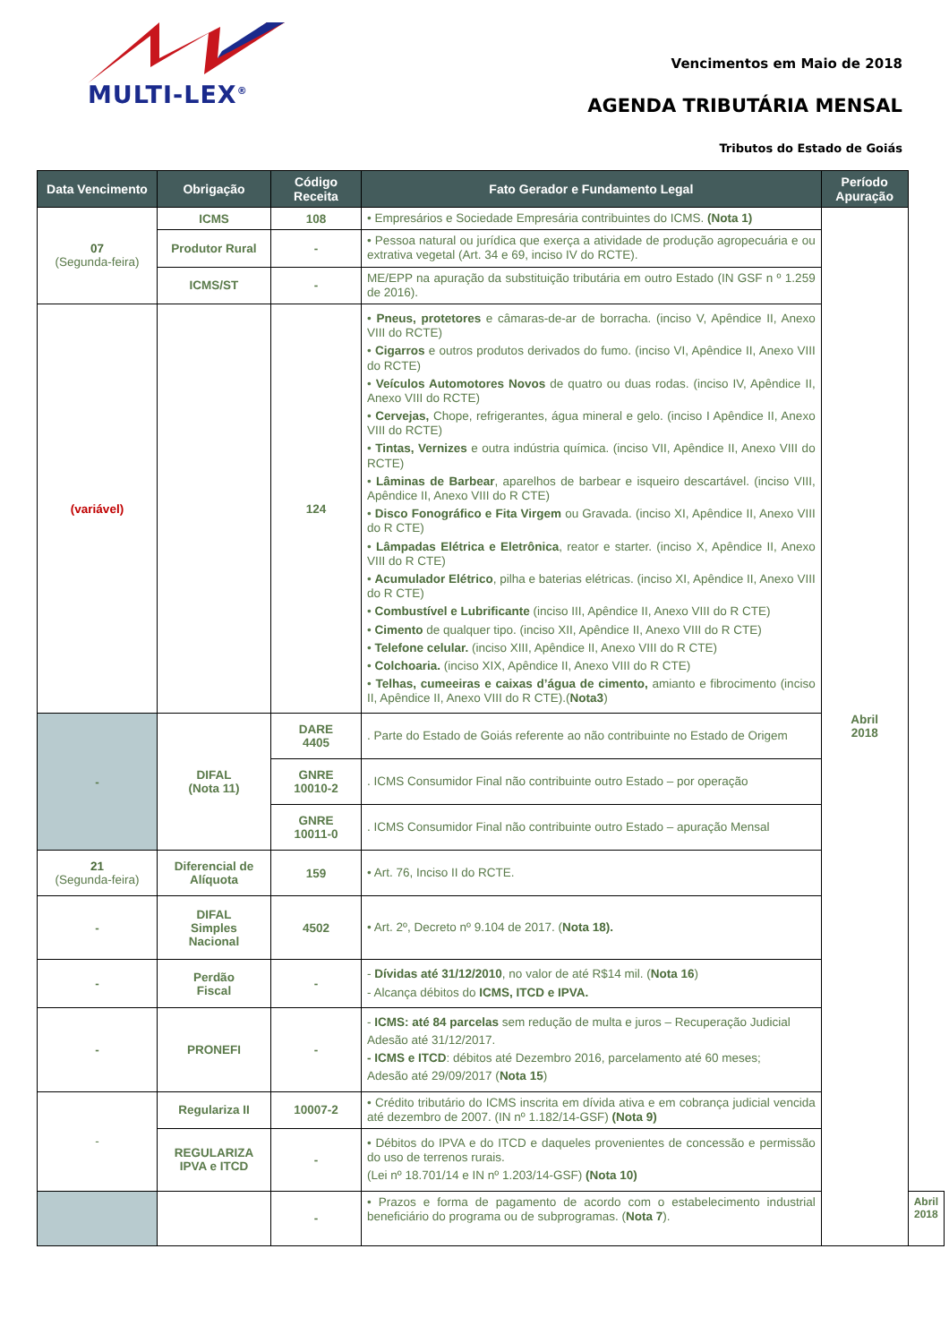MULTI-LEX<sup>®</sup>
Vencimentos em Maio de 2018
AGENDA TRIBUTÁRIA MENSAL
Tributos do Estado de Goiás
| Data Vencimento | Obrigação | Código Receita | Fato Gerador e Fundamento Legal | Período Apuração | |
| --- | --- | --- | --- | --- | --- |
| 07 (Segunda-feira) | ICMS | 108 | • Empresários e Sociedade Empresária contribuintes do ICMS. (Nota 1) | Abril 2018 | |
| | Produtor Rural | - | • Pessoa natural ou jurídica que exerça a atividade de produção agropecuária e ou extrativa vegetal (Art. 34 e 69, inciso IV do RCTE). | | |
| | ICMS/ST | - | ME/EPP na apuração da substituição tributária em outro Estado (IN GSF n º 1.259 de 2016). | | |
| (variável) | | 124 | • Pneus, protetores e câmaras-de-ar de borracha. (inciso V, Apêndice II, Anexo VIII do RCTE) • Cigarros e outros produtos derivados do fumo. (inciso VI, Apêndice II, Anexo VIII do RCTE) • Veículos Automotores Novos de quatro ou duas rodas. (inciso IV, Apêndice II, Anexo VIII do RCTE) • Cervejas, Chope, refrigerantes, água mineral e gelo. (inciso I Apêndice II, Anexo VIII do RCTE) • Tintas, Vernizes e outra indústria química. (inciso VII, Apêndice II, Anexo VIII do RCTE) • Lâminas de Barbear , aparelhos de barbear e isqueiro descartável. (inciso VIII, Apêndice II, Anexo VIII do R CTE) • Disco Fonográfico e Fita Virgem ou Gravada. (inciso XI, Apêndice II, Anexo VIII do R CTE) • Lâmpadas Elétrica e Eletrônica , reator e starter. (inciso X, Apêndice II, Anexo VIII do R CTE) • Acumulador Elétrico , pilha e baterias elétricas. (inciso XI, Apêndice II, Anexo VIII do R CTE) • Combustível e Lubrificante (inciso III, Apêndice II, Anexo VIII do R CTE) • Cimento de qualquer tipo. (inciso XII, Apêndice II, Anexo VIII do R CTE) • Telefone celular. (inciso XIII, Apêndice II, Anexo VIII do R CTE) • Colchoaria. (inciso XIX, Apêndice II, Anexo VIII do R CTE) • Telhas, cumeeiras e caixas d’água de cimento, amianto e fibrocimento (inciso II, Apêndice II, Anexo VIII do R CTE).( Nota3 ) | | |
| - | DIFAL (Nota 11) | DARE 4405 | . Parte do Estado de Goiás referente ao não contribuinte no Estado de Origem | | |
| | | GNRE 10010-2 | . ICMS Consumidor Final não contribuinte outro Estado – por operação | | |
| | | GNRE 10011-0 | . ICMS Consumidor Final não contribuinte outro Estado – apuração Mensal | | |
| 21 (Segunda-feira) | Diferencial de Alíquota | 159 | • Art. 76, Inciso II do RCTE. | | |
| - | DIFAL Simples Nacional | 4502 | • Art. 2º, Decreto nº 9.104 de 2017. ( Nota 18). | | |
| - | Perdão Fiscal | - | - Dívidas até 31/12/2010 , no valor de até R$14 mil. ( Nota 16 ) - Alcança débitos do ICMS, ITCD e IPVA. | | |
| - | PRONEFI | - | - ICMS: até 84 parcelas sem redução de multa e juros – Recuperação Judicial Adesão até 31/12/2017. - ICMS e ITCD : débitos até Dezembro 2016, parcelamento até 60 meses; Adesão até 29/09/2017 ( Nota 15 ) | | |
| - | Regulariza II | 10007-2 | • Crédito tributário do ICMS inscrita em dívida ativa e em cobrança judicial vencida até dezembro de 2007. (IN nº 1.182/14-GSF) (Nota 9) | | |
| | REGULARIZA IPVA e ITCD | - | • Débitos do IPVA e do ITCD e daqueles provenientes de concessão e permissão do uso de terrenos rurais. (Lei nº 18.701/14 e IN nº 1.203/14-GSF) (Nota 10) | | |
| | | - | • Prazos e forma de pagamento de acordo com o estabelecimento industrial beneficiário do programa ou de subprogramas. ( Nota 7 ). | | Abril 2018 |